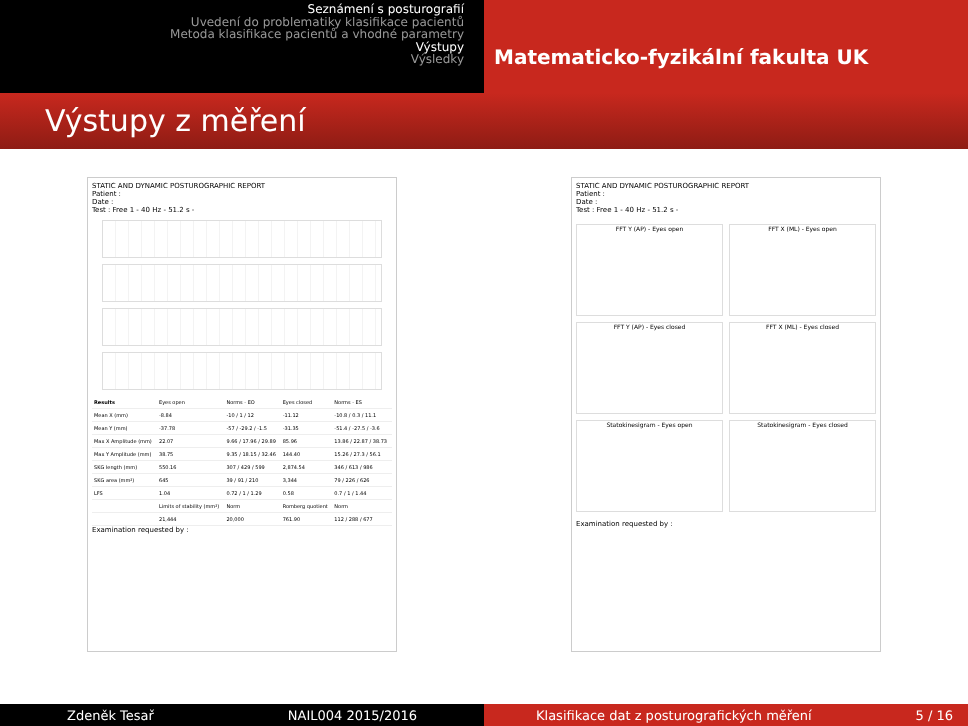Seznámení s posturografií
Uvedení do problematiky klasifikace pacientů
Metoda klasifikace pacientů a vhodné parametry
Výstupy
Výsledky
Matematicko-fyzikální fakulta UK
Výstupy z měření
STATIC AND DYNAMIC POSTUROGRAPHIC REPORT
Patient :
Date :
Test : Free 1 - 40 Hz - 51.2 s -
| Results | Eyes open | Norms - EO | Eyes closed | Norms - ES |
| Mean X (mm) | -8.84 | -10 / 1 / 12 | -11.12 | -10.8 / 0.3 / 11.1 |
| Mean Y (mm) | -37.78 | -57 / -29.2 / -1.5 | -31.35 | -51.4 / -27.5 / -3.6 |
| Max X Amplitude (mm) | 22.07 | 9.66 / 17.96 / 29.89 | 85.96 | 13.86 / 22.87 / 38.73 |
| Max Y Amplitude (mm) | 38.75 | 9.35 / 18.15 / 32.46 | 144.40 | 15.26 / 27.3 / 56.1 |
| SKG length (mm) | 550.16 | 307 / 429 / 599 | 2,874.54 | 346 / 613 / 986 |
| SKG area (mm²) | 645 | 39 / 91 / 210 | 3,344 | 79 / 226 / 626 |
| LFS | 1.04 | 0.72 / 1 / 1.29 | 0.58 | 0.7 / 1 / 1.44 |
| | Limits of stability (mm²) | Norm | Romberg quotient | Norm |
| | 21,444 | 20,000 | 761.90 | 112 / 288 / 677 |
Examination requested by :
STATIC AND DYNAMIC POSTUROGRAPHIC REPORT
Patient :
Date :
Test : Free 1 - 40 Hz - 51.2 s -
FFT Y (AP) - Eyes open
FFT X (ML) - Eyes open
FFT Y (AP) - Eyes closed
FFT X (ML) - Eyes closed
Statokinesigram - Eyes open
Statokinesigram - Eyes closed
Examination requested by :
Zdeněk Tesař NAIL004 2015/2016 Klasifikace dat z posturografických měření 5 / 16